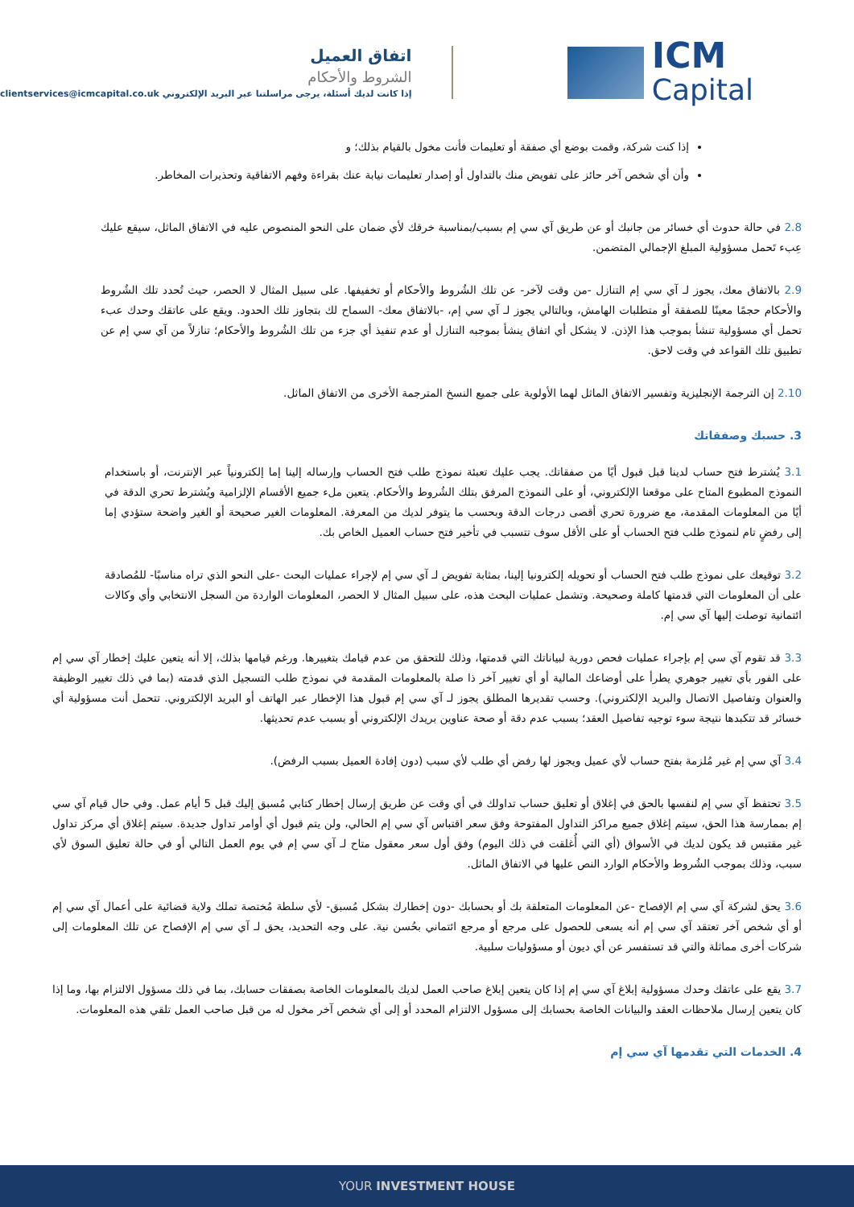اتفاق العميل
الشروط والأحكام
إذا كانت لديك أسئلة، يرجى مراسلتنا عبر البريد الإلكتروني clientservices@icmcapital.co.uk
ICM
Capital
إذا كنت شركة، وقمت بوضع أي صفقة أو تعليمات فأنت مخول بالقيام بذلك؛ و
وأن أي شخص آخر حائز على تفويض منك بالتداول أو إصدار تعليمات نيابة عنك بقراءة وفهم الاتفاقية وتحذيرات المخاطر.
2.8 في حالة حدوث أي خسائر من جانبك أو عن طريق آي سي إم بسبب/بمناسبة خرقك لأي ضمان على النحو المنصوص عليه في الاتفاق الماثل، سيقع عليك عِبء تَحمل مسؤولية المبلغ الإجمالي المتضمن.
2.9 بالاتفاق معك، يجوز لـ آي سي إم التنازل -من وقت لآخر- عن تلك الشُروط والأحكام أو تخفيفها. على سبيل المثال لا الحصر، حيث تُحدد تلك الشُروط والأحكام حجمًا معينًا للصفقة أو متطلبات الهامش، وبالتالي يجوز لـ آي سي إم، -بالاتفاق معك- السماح لك بتجاوز تلك الحدود. ويقع على عاتقك وحدك عبء تحمل أي مسؤولية تنشأ بموجب هذا الإذن. لا يشكل أي اتفاق ينشأ بموجبه التنازل أو عدم تنفيذ أي جزء من تلك الشُروط والأحكام؛ تنازلاً من آي سي إم عن تطبيق تلك القواعد في وقت لاحق.
2.10 إن الترجمة الإنجليزية وتفسير الاتفاق الماثل لهما الأولوية على جميع النسخ المترجمة الأخرى من الاتفاق الماثل.
3. حسبك وصفقاتك
3.1 يُشترط فتح حساب لدينا قبل قبول أيًا من صفقاتك. يجب عليك تعبئة نموذج طلب فتح الحساب وإرساله إلينا إما إلكترونياً عبر الإنترنت، أو باستخدام النموذج المطبوع المتاح على موقعنا الإلكتروني، أو على النموذج المرفق بتلك الشُروط والأحكام. يتعين ملء جميع الأقسام الإلزامية ويُشترط تحري الدقة في أيًا من المعلومات المقدمة، مع ضرورة تحري أقصى درجات الدقة وبحسب ما يتوفر لديك من المعرفة. المعلومات الغير صحيحة أو الغير واضحة ستؤدي إما إلى رفضٍ تام لنموذج طلب فتح الحساب أو على الأقل سوف تتسبب في تأخير فتح حساب العميل الخاص بك.
3.2 توقيعك على نموذج طلب فتح الحساب أو تحويله إلكترونيا إلينا، بمثابة تفويض لـ آي سي إم لإجراء عمليات البحث -على النحو الذي تراه مناسبًا- للمُصادقة على أن المعلومات التي قدمتها كاملة وصحيحة. وتشمل عمليات البحث هذه، على سبيل المثال لا الحصر، المعلومات الواردة من السجل الانتخابي وأي وكالات ائتمانية توصلت إليها آي سي إم.
3.3 قد تقوم آي سي إم بإجراء عمليات فحص دورية لبياناتك التي قدمتها، وذلك للتحقق من عدم قيامك بتغييرها. ورغم قيامها بذلك، إلا أنه يتعين عليك إخطار آي سي إم على الفور بأي تغيير جوهري يطرأ على أوضاعك المالية أو أي تغيير آخر ذا صلة بالمعلومات المقدمة في نموذج طلب التسجيل الذي قدمته (بما في ذلك تغيير الوظيفة والعنوان وتفاصيل الاتصال والبريد الإلكتروني). وحسب تقديرها المطلق يجوز لـ آي سي إم قبول هذا الإخطار عبر الهاتف أو البريد الإلكتروني. تتحمل أنت مسؤولية أي خسائر قد تتكبدها نتيجة سوء توجيه تفاصيل العقد؛ بسبب عدم دقة أو صحة عناوين بريدك الإلكتروني أو بسبب عدم تحديثها.
3.4 آي سي إم غير مُلزمة بفتح حساب لأي عميل ويجوز لها رفض أي طلب لأي سبب (دون إفادة العميل بسبب الرفض).
3.5 تحتفظ آي سي إم لنفسها بالحق في إغلاق أو تعليق حساب تداولك في أي وقت عن طريق إرسال إخطار كتابي مُسبق إليك قبل 5 أيام عمل. وفي حال قيام آي سي إم بممارسة هذا الحق، سيتم إغلاق جميع مراكز التداول المفتوحة وفق سعر اقتباس آي سي إم الحالي، ولن يتم قبول أي أوامر تداول جديدة. سيتم إغلاق أي مركز تداول غير مقتبس قد يكون لديك في الأسواق (أي التي أُغلقت في ذلك اليوم) وفق أول سعر معقول متاح لـ آي سي إم في يوم العمل التالي أو في حالة تعليق السوق لأي سبب، وذلك بموجب الشُروط والأحكام الوارد النص عليها في الاتفاق الماثل.
3.6 يحق لشركة آي سي إم الإفصاح -عن المعلومات المتعلقة بك أو بحسابك -دون إخطارك بشكل مُسبق- لأي سلطة مُختصة تملك ولاية قضائية على أعمال آي سي إم أو أي شخص آخر تعتقد آي سي إم أنه يسعى للحصول على مرجع أو مرجع ائتماني بحُسن نية. على وجه التحديد، يحق لـ آي سي إم الإفصاح عن تلك المعلومات إلى شركات أخرى مماثلة والتي قد تستفسر عن أي ديون أو مسؤوليات سلبية.
3.7 يقع على عاتقك وحدك مسؤولية إبلاغ آي سي إم إذا كان يتعين إبلاغ صاحب العمل لديك بالمعلومات الخاصة بصفقات حسابك، بما في ذلك مسؤول الالتزام بها، وما إذا كان يتعين إرسال ملاحظات العقد والبيانات الخاصة بحسابك إلى مسؤول الالتزام المحدد أو إلى أي شخص آخر مخول له من قبل صاحب العمل تلقي هذه المعلومات.
4. الخدمات التي تقدمها آي سي إم
YOUR INVESTMENT HOUSE